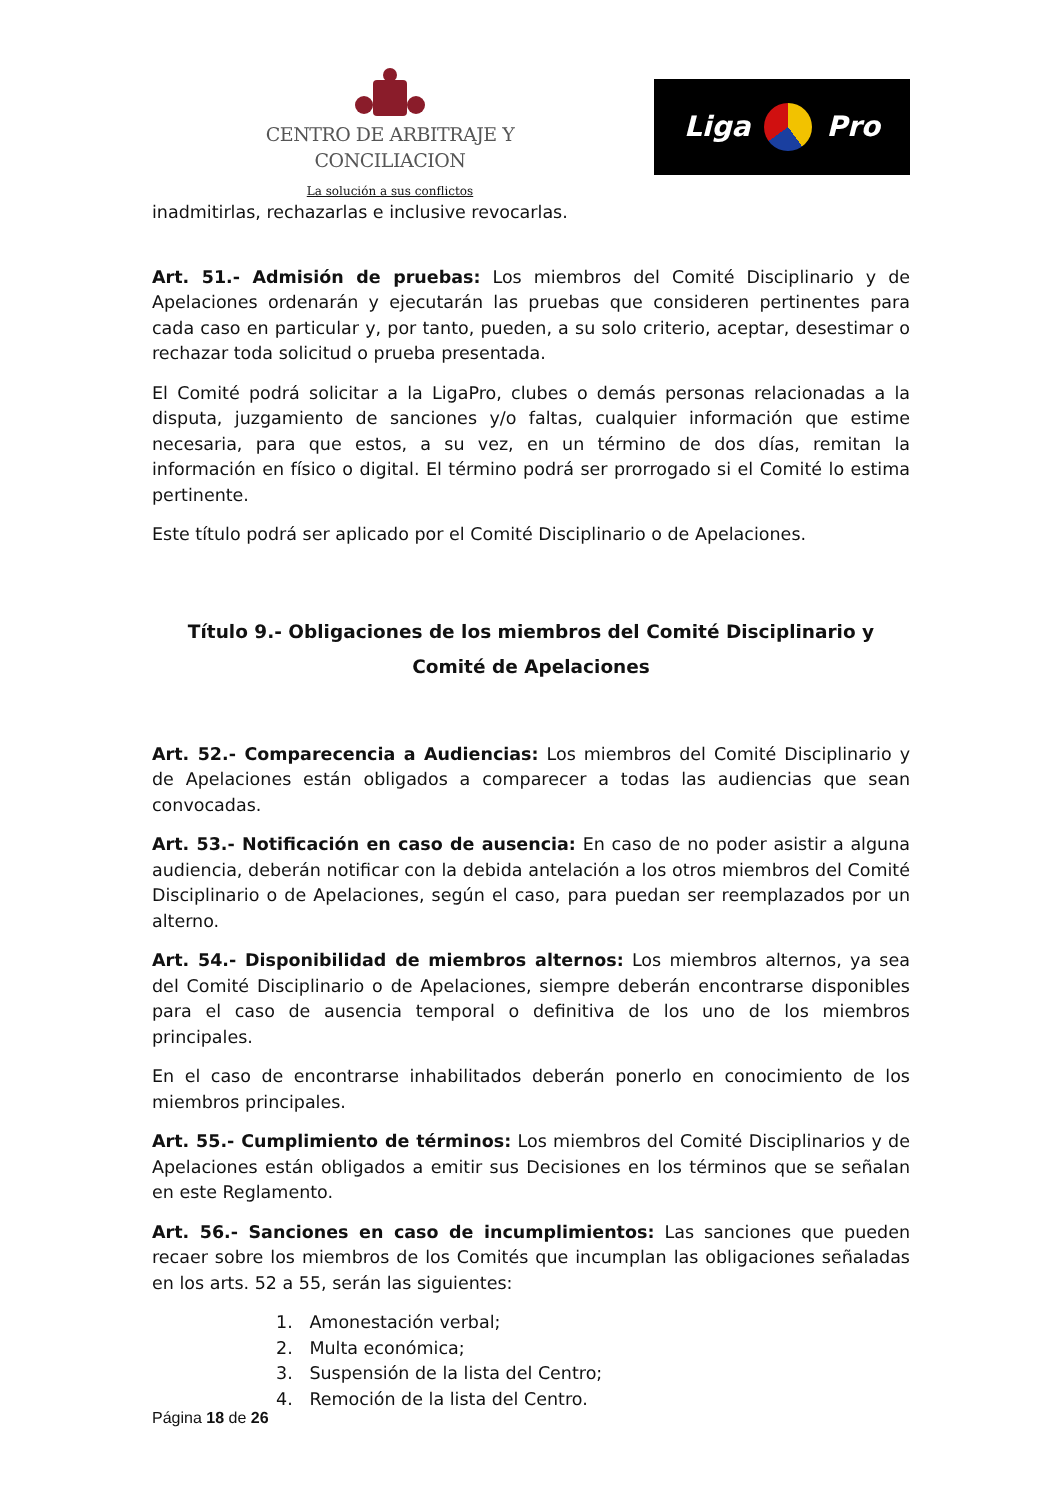CENTRO DE ARBITRAJE Y CONCILIACION
La solución a sus conflictos
Liga Pro
inadmitirlas, rechazarlas e inclusive revocarlas.
Art. 51.- Admisión de pruebas: Los miembros del Comité Disciplinario y de Apelaciones ordenarán y ejecutarán las pruebas que consideren pertinentes para cada caso en particular y, por tanto, pueden, a su solo criterio, aceptar, desestimar o rechazar toda solicitud o prueba presentada.
El Comité podrá solicitar a la LigaPro, clubes o demás personas relacionadas a la disputa, juzgamiento de sanciones y/o faltas, cualquier información que estime necesaria, para que estos, a su vez, en un término de dos días, remitan la información en físico o digital. El término podrá ser prorrogado si el Comité lo estima pertinente.
Este título podrá ser aplicado por el Comité Disciplinario o de Apelaciones.
Título 9.- Obligaciones de los miembros del Comité Disciplinario y Comité de Apelaciones
Art. 52.- Comparecencia a Audiencias: Los miembros del Comité Disciplinario y de Apelaciones están obligados a comparecer a todas las audiencias que sean convocadas.
Art. 53.- Notificación en caso de ausencia: En caso de no poder asistir a alguna audiencia, deberán notificar con la debida antelación a los otros miembros del Comité Disciplinario o de Apelaciones, según el caso, para puedan ser reemplazados por un alterno.
Art. 54.- Disponibilidad de miembros alternos: Los miembros alternos, ya sea del Comité Disciplinario o de Apelaciones, siempre deberán encontrarse disponibles para el caso de ausencia temporal o definitiva de los uno de los miembros principales.
En el caso de encontrarse inhabilitados deberán ponerlo en conocimiento de los miembros principales.
Art. 55.- Cumplimiento de términos: Los miembros del Comité Disciplinarios y de Apelaciones están obligados a emitir sus Decisiones en los términos que se señalan en este Reglamento.
Art. 56.- Sanciones en caso de incumplimientos: Las sanciones que pueden recaer sobre los miembros de los Comités que incumplan las obligaciones señaladas en los arts. 52 a 55, serán las siguientes:
1. Amonestación verbal;
2. Multa económica;
3. Suspensión de la lista del Centro;
4. Remoción de la lista del Centro.
Página 18 de 26